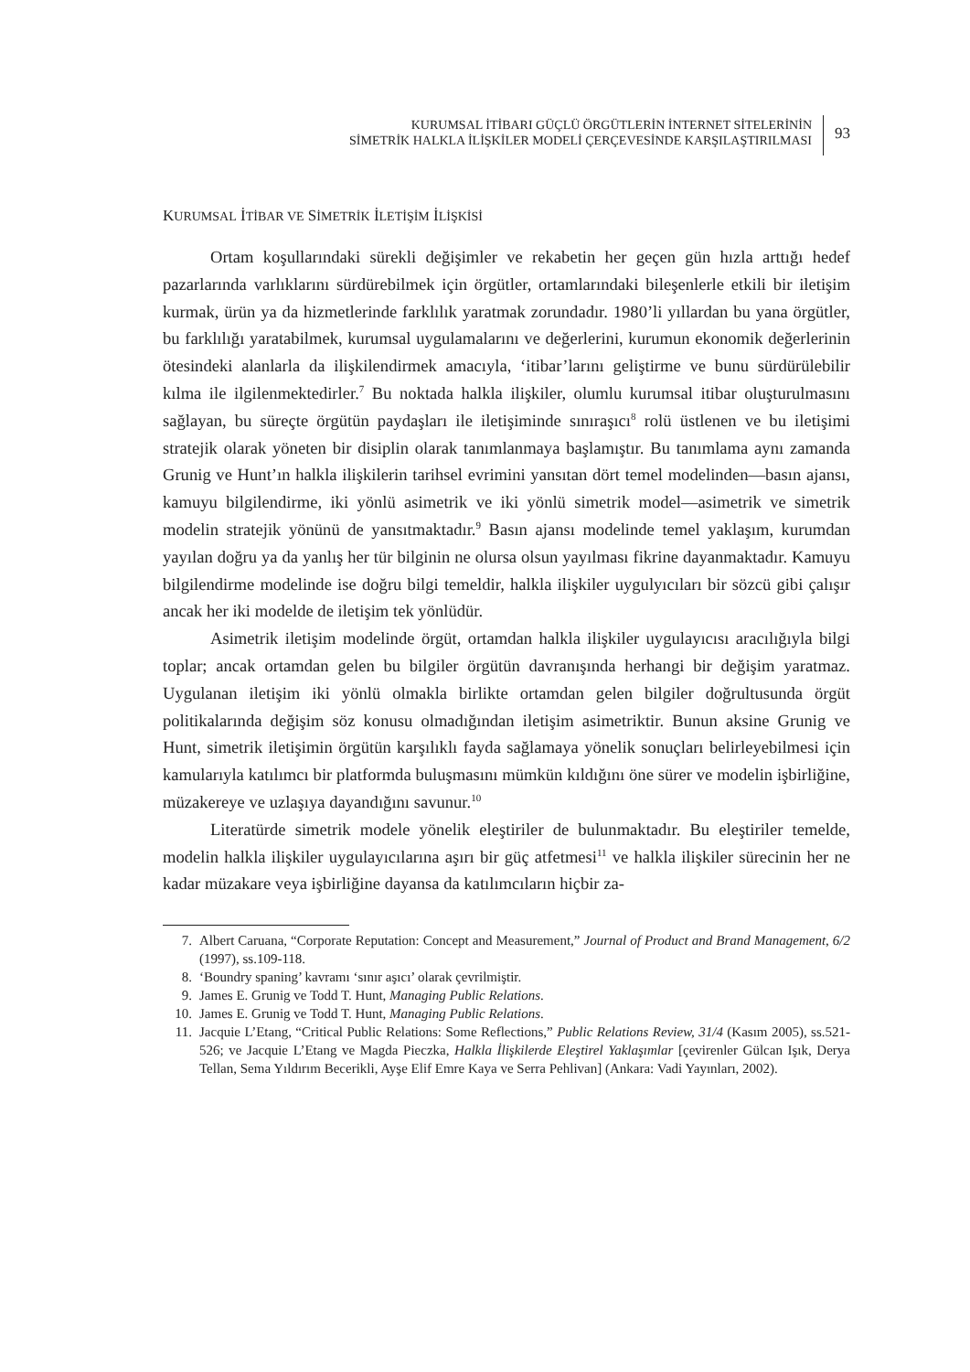KURUMSAL İTİBARI GÜÇLÜ ÖRGÜTLERİN İNTERNET SİTELERİNİN
SİMETRİK HALKLA İLİŞKİLER MODELİ ÇERÇEVESİNDE KARŞILAŞTIRILMASI
93
KURUMSAL İTİBAR VE SİMETRİK İLETİŞİM İLİŞKİSİ
Ortam koşullarındaki sürekli değişimler ve rekabetin her geçen gün hızla arttığı hedef pazarlarında varlıklarını sürdürebilmek için örgütler, ortamlarındaki bileşenlerle etkili bir iletişim kurmak, ürün ya da hizmetlerinde farklılık yaratmak zorundadır. 1980’li yıllardan bu yana örgütler, bu farklılığı yaratabilmek, kurumsal uygulamalarını ve değerlerini, kurumun ekonomik değerlerinin ötesindeki alanlarla da ilişkilendirmek amacıyla, ‘itibar’larını geliştirme ve bunu sürdürülebilir kılma ile ilgilenmektedirler.<sup>7</sup> Bu noktada halkla ilişkiler, olumlu kurumsal itibar oluşturulmasını sağlayan, bu süreçte örgütün paydaşları ile iletişiminde sınıraşıcı<sup>8</sup> rolü üstlenen ve bu iletişimi stratejik olarak yöneten bir disiplin olarak tanımlanmaya başlamıştır. Bu tanımlama aynı zamanda Grunig ve Hunt’ın halkla ilişkilerin tarihsel evrimini yansıtan dört temel modelinden—basın ajansı, kamuyu bilgilendirme, iki yönlü asimetrik ve iki yönlü simetrik model—asimetrik ve simetrik modelin stratejik yönünü de yansıtmaktadır.<sup>9</sup> Basın ajansı modelinde temel yaklaşım, kurumdan yayılan doğru ya da yanlış her tür bilginin ne olursa olsun yayılması fikrine dayanmaktadır. Kamuyu bilgilendirme modelinde ise doğru bilgi temeldir, halkla ilişkiler uygulyıcıları bir sözcü gibi çalışır ancak her iki modelde de iletişim tek yönlüdür.
Asimetrik iletişim modelinde örgüt, ortamdan halkla ilişkiler uygulayıcısı aracılığıyla bilgi toplar; ancak ortamdan gelen bu bilgiler örgütün davranışında herhangi bir değişim yaratmaz. Uygulanan iletişim iki yönlü olmakla birlikte ortamdan gelen bilgiler doğrultusunda örgüt politikalarında değişim söz konusu olmadığından iletişim asimetriktir. Bunun aksine Grunig ve Hunt, simetrik iletişimin örgütün karşılıklı fayda sağlamaya yönelik sonuçları belirleyebilmesi için kamularıyla katılımcı bir platformda buluşmasını mümkün kıldığını öne sürer ve modelin işbirliğine, müzakereye ve uzlaşıya dayandığını savunur.<sup>10</sup>
Literatürde simetrik modele yönelik eleştiriler de bulunmaktadır. Bu eleştiriler temelde, modelin halkla ilişkiler uygulayıcılarına aşırı bir güç atfetmesi<sup>11</sup> ve halkla ilişkiler sürecinin her ne kadar müzakare veya işbirliğine dayansa da katılımcıların hiçbir za-
7. Albert Caruana, “Corporate Reputation: Concept and Measurement,” Journal of Product and Brand Management, 6/2 (1997), ss.109-118.
8. ‘Boundry spaning’ kavramı ‘sınır aşıcı’ olarak çevrilmiştir.
9. James E. Grunig ve Todd T. Hunt, Managing Public Relations.
10. James E. Grunig ve Todd T. Hunt, Managing Public Relations.
11. Jacquie L’Etang, “Critical Public Relations: Some Reflections,” Public Relations Review, 31/4 (Kasım 2005), ss.521-526; ve Jacquie L’Etang ve Magda Pieczka, Halkla İlişkilerde Eleştirel Yaklaşımlar [çevirenler Gülcan Işık, Derya Tellan, Sema Yıldırım Becerikli, Ayşe Elif Emre Kaya ve Serra Pehlivan] (Ankara: Vadi Yayınları, 2002).